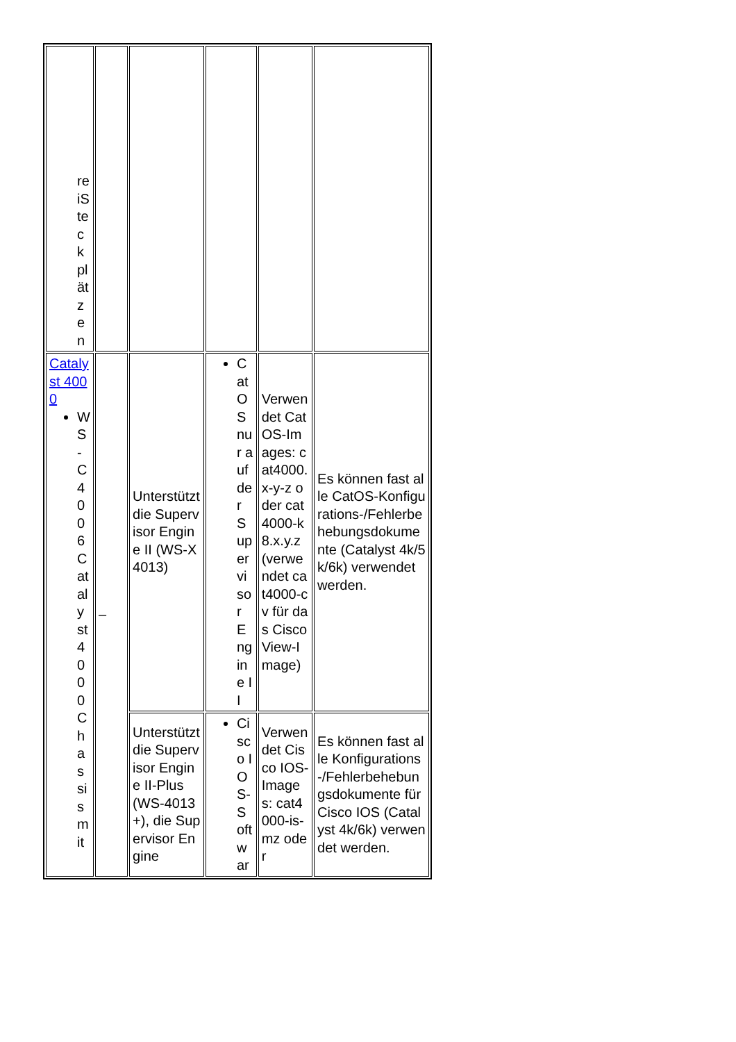| reiSteckplätzen | | | | | |
| Catalyst 4000 WS-C4006Catalyst 4000Chassis mit | – | Unterstützt die Supervisor Engine II (WS-X4013) | CatOS nur auf der Supervisor Engine II | Verwendet CatOS-Images: cat4000.x-y-z oder cat4000-k8.x.y.z (verwendet cat4000-cv für das CiscoView-Image) | Es können fast alle CatOS-Konfigurations-/Fehlerbehebungsdokumente (Catalyst 4k/5k/6k) verwendet werden. |
| | | Unterstützt die Supervisor Engine II-Plus (WS-4013+), die Supervisor Engine | Cisco IOS-Softwar | Verwendet Cisco IOS-Images: cat4000-is-mz oder | Es können fast alle Konfigurations-/Fehlerbehebungsdokumente für Cisco IOS (Catalyst 4k/6k) verwendet werden. |